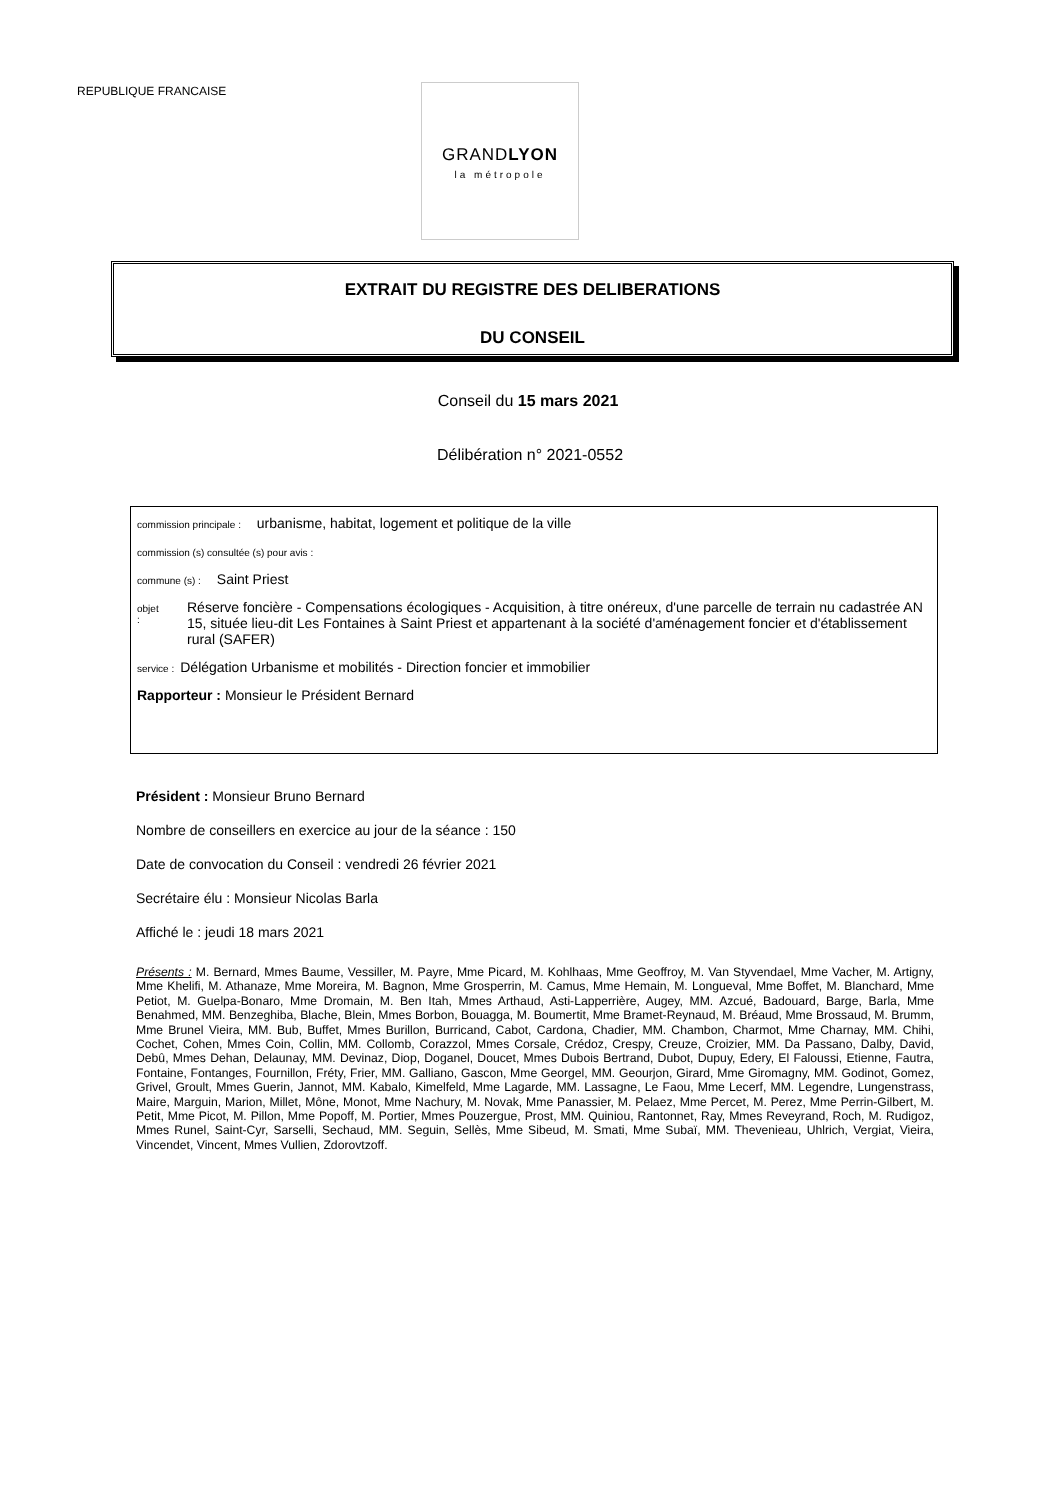REPUBLIQUE FRANCAISE
GRANDLYON
la métropole
EXTRAIT DU REGISTRE DES DELIBERATIONS
DU CONSEIL
Conseil du 15 mars 2021
Délibération n° 2021-0552
commission principale : urbanisme, habitat, logement et politique de la ville
commission (s) consultée (s) pour avis :
commune (s) : Saint Priest
objet : Réserve foncière - Compensations écologiques - Acquisition, à titre onéreux, d'une parcelle de terrain nu cadastrée AN 15, située lieu-dit Les Fontaines à Saint Priest et appartenant à la société d'aménagement foncier et d'établissement rural (SAFER)
service : Délégation Urbanisme et mobilités - Direction foncier et immobilier
Rapporteur : Monsieur le Président Bernard
Président : Monsieur Bruno Bernard
Nombre de conseillers en exercice au jour de la séance : 150
Date de convocation du Conseil : vendredi 26 février 2021
Secrétaire élu : Monsieur Nicolas Barla
Affiché le : jeudi 18 mars 2021
Présents : M. Bernard, Mmes Baume, Vessiller, M. Payre, Mme Picard, M. Kohlhaas, Mme Geoffroy, M. Van Styvendael, Mme Vacher, M. Artigny, Mme Khelifi, M. Athanaze, Mme Moreira, M. Bagnon, Mme Grosperrin, M. Camus, Mme Hemain, M. Longueval, Mme Boffet, M. Blanchard, Mme Petiot, M. Guelpa-Bonaro, Mme Dromain, M. Ben Itah, Mmes Arthaud, Asti-Lapperrière, Augey, MM. Azcué, Badouard, Barge, Barla, Mme Benahmed, MM. Benzeghiba, Blache, Blein, Mmes Borbon, Bouagga, M. Boumertit, Mme Bramet-Reynaud, M. Bréaud, Mme Brossaud, M. Brumm, Mme Brunel Vieira, MM. Bub, Buffet, Mmes Burillon, Burricand, Cabot, Cardona, Chadier, MM. Chambon, Charmot, Mme Charnay, MM. Chihi, Cochet, Cohen, Mmes Coin, Collin, MM. Collomb, Corazzol, Mmes Corsale, Crédoz, Crespy, Creuze, Croizier, MM. Da Passano, Dalby, David, Debû, Mmes Dehan, Delaunay, MM. Devinaz, Diop, Doganel, Doucet, Mmes Dubois Bertrand, Dubot, Dupuy, Edery, El Faloussi, Etienne, Fautra, Fontaine, Fontanges, Fournillon, Fréty, Frier, MM. Galliano, Gascon, Mme Georgel, MM. Geourjon, Girard, Mme Giromagny, MM. Godinot, Gomez, Grivel, Groult, Mmes Guerin, Jannot, MM. Kabalo, Kimelfeld, Mme Lagarde, MM. Lassagne, Le Faou, Mme Lecerf, MM. Legendre, Lungenstrass, Maire, Marguin, Marion, Millet, Mône, Monot, Mme Nachury, M. Novak, Mme Panassier, M. Pelaez, Mme Percet, M. Perez, Mme Perrin-Gilbert, M. Petit, Mme Picot, M. Pillon, Mme Popoff, M. Portier, Mmes Pouzergue, Prost, MM. Quiniou, Rantonnet, Ray, Mmes Reveyrand, Roch, M. Rudigoz, Mmes Runel, Saint-Cyr, Sarselli, Sechaud, MM. Seguin, Sellès, Mme Sibeud, M. Smati, Mme Subaï, MM. Thevenieau, Uhlrich, Vergiat, Vieira, Vincendet, Vincent, Mmes Vullien, Zdorovtzoff.